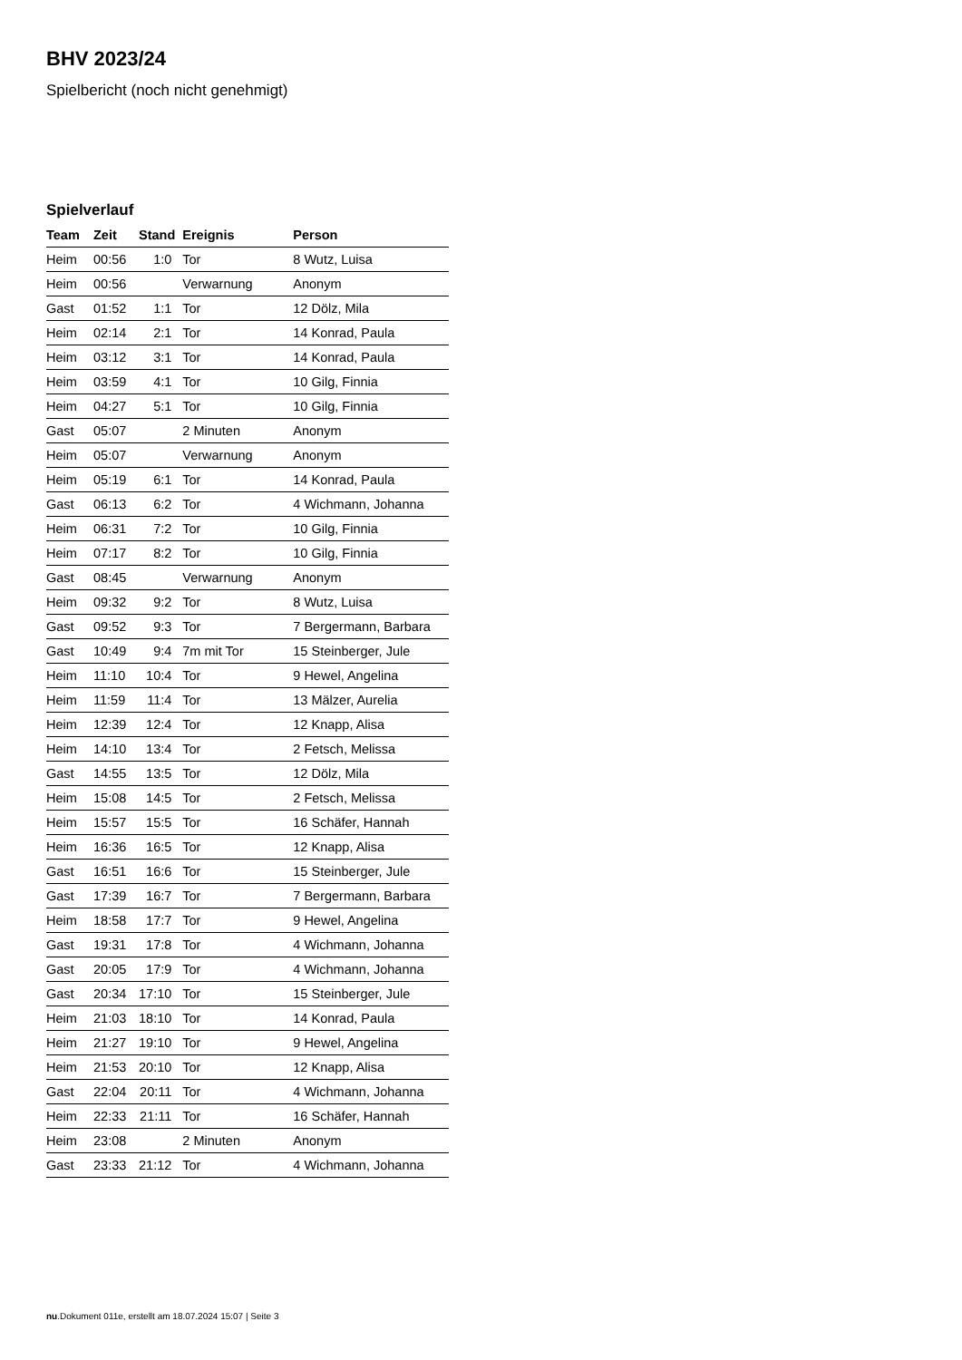BHV 2023/24
Spielbericht (noch nicht genehmigt)
Spielverlauf
| Team | Zeit | Stand | Ereignis | Person |
| --- | --- | --- | --- | --- |
| Heim | 00:56 | 1:0 | Tor | 8 Wutz, Luisa |
| Heim | 00:56 | | Verwarnung | Anonym |
| Gast | 01:52 | 1:1 | Tor | 12 Dölz, Mila |
| Heim | 02:14 | 2:1 | Tor | 14 Konrad, Paula |
| Heim | 03:12 | 3:1 | Tor | 14 Konrad, Paula |
| Heim | 03:59 | 4:1 | Tor | 10 Gilg, Finnia |
| Heim | 04:27 | 5:1 | Tor | 10 Gilg, Finnia |
| Gast | 05:07 | | 2 Minuten | Anonym |
| Heim | 05:07 | | Verwarnung | Anonym |
| Heim | 05:19 | 6:1 | Tor | 14 Konrad, Paula |
| Gast | 06:13 | 6:2 | Tor | 4 Wichmann, Johanna |
| Heim | 06:31 | 7:2 | Tor | 10 Gilg, Finnia |
| Heim | 07:17 | 8:2 | Tor | 10 Gilg, Finnia |
| Gast | 08:45 | | Verwarnung | Anonym |
| Heim | 09:32 | 9:2 | Tor | 8 Wutz, Luisa |
| Gast | 09:52 | 9:3 | Tor | 7 Bergermann, Barbara |
| Gast | 10:49 | 9:4 | 7m mit Tor | 15 Steinberger, Jule |
| Heim | 11:10 | 10:4 | Tor | 9 Hewel, Angelina |
| Heim | 11:59 | 11:4 | Tor | 13 Mälzer, Aurelia |
| Heim | 12:39 | 12:4 | Tor | 12 Knapp, Alisa |
| Heim | 14:10 | 13:4 | Tor | 2 Fetsch, Melissa |
| Gast | 14:55 | 13:5 | Tor | 12 Dölz, Mila |
| Heim | 15:08 | 14:5 | Tor | 2 Fetsch, Melissa |
| Heim | 15:57 | 15:5 | Tor | 16 Schäfer, Hannah |
| Heim | 16:36 | 16:5 | Tor | 12 Knapp, Alisa |
| Gast | 16:51 | 16:6 | Tor | 15 Steinberger, Jule |
| Gast | 17:39 | 16:7 | Tor | 7 Bergermann, Barbara |
| Heim | 18:58 | 17:7 | Tor | 9 Hewel, Angelina |
| Gast | 19:31 | 17:8 | Tor | 4 Wichmann, Johanna |
| Gast | 20:05 | 17:9 | Tor | 4 Wichmann, Johanna |
| Gast | 20:34 | 17:10 | Tor | 15 Steinberger, Jule |
| Heim | 21:03 | 18:10 | Tor | 14 Konrad, Paula |
| Heim | 21:27 | 19:10 | Tor | 9 Hewel, Angelina |
| Heim | 21:53 | 20:10 | Tor | 12 Knapp, Alisa |
| Gast | 22:04 | 20:11 | Tor | 4 Wichmann, Johanna |
| Heim | 22:33 | 21:11 | Tor | 16 Schäfer, Hannah |
| Heim | 23:08 | | 2 Minuten | Anonym |
| Gast | 23:33 | 21:12 | Tor | 4 Wichmann, Johanna |
nu.Dokument 011e, erstellt am 18.07.2024 15:07 | Seite 3